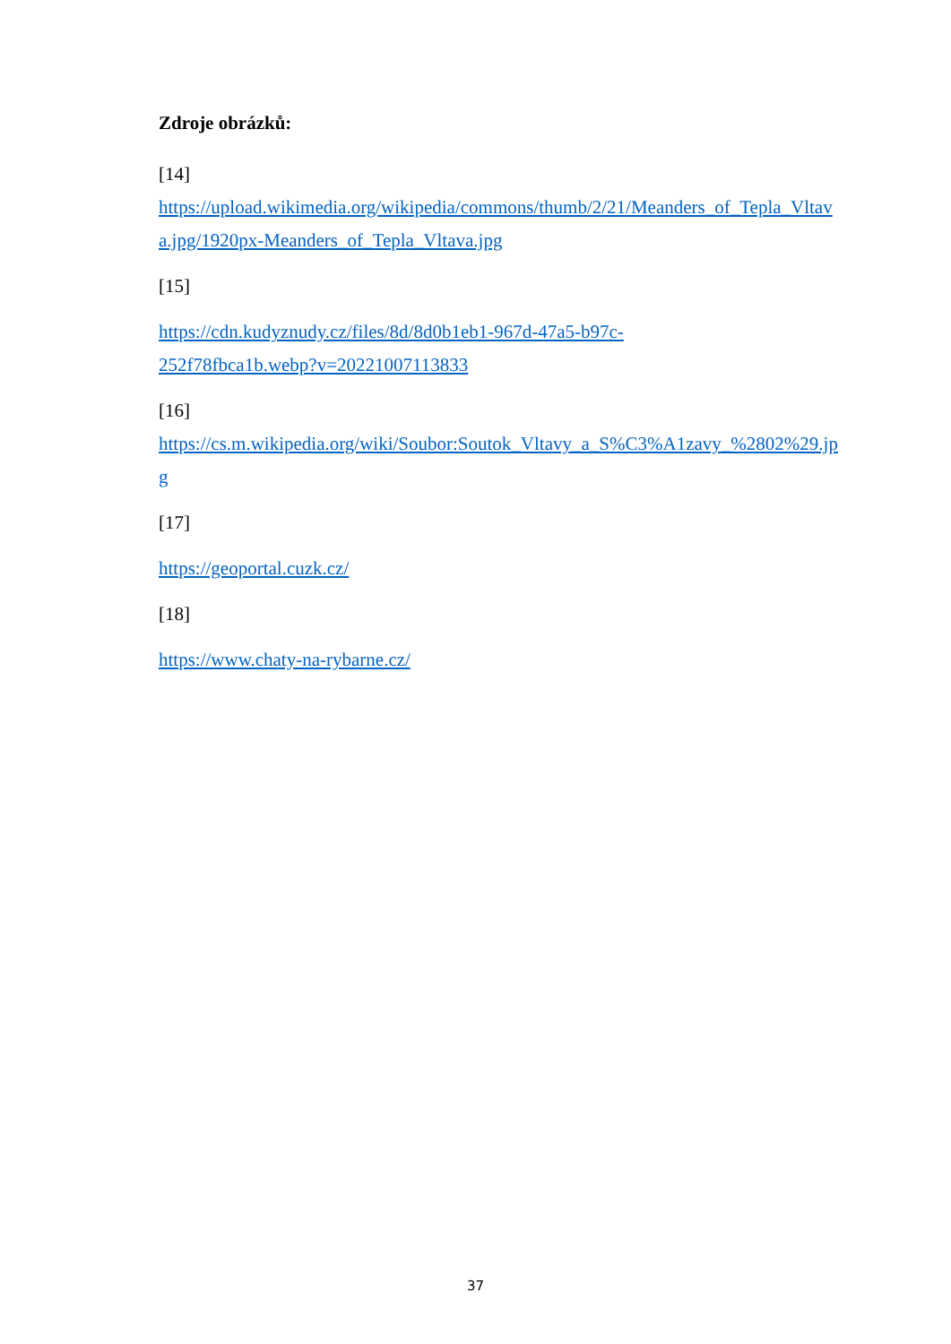Zdroje obrázků:
[14]
https://upload.wikimedia.org/wikipedia/commons/thumb/2/21/Meanders_of_Tepla_Vltava.jpg/1920px-Meanders_of_Tepla_Vltava.jpg
[15]
https://cdn.kudyznudy.cz/files/8d/8d0b1eb1-967d-47a5-b97c-
252f78fbca1b.webp?v=20221007113833
[16]
https://cs.m.wikipedia.org/wiki/Soubor:Soutok_Vltavy_a_S%C3%A1zavy_%2802%29.jpg
[17]
https://geoportal.cuzk.cz/
[18]
https://www.chaty-na-rybarne.cz/
37